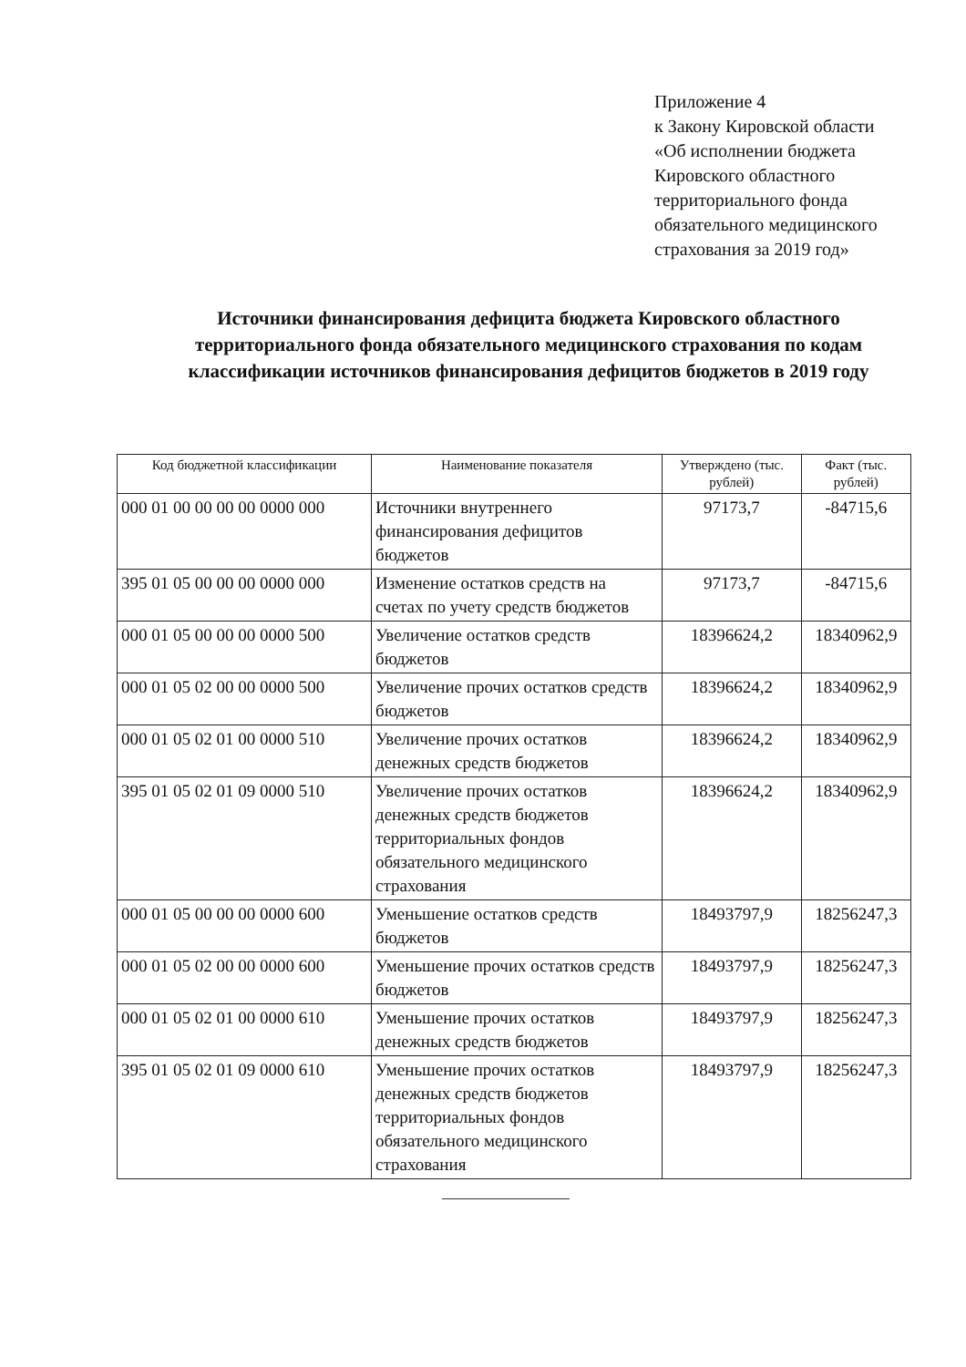Приложение 4
к Закону Кировской области
«Об исполнении бюджета
Кировского областного
территориального фонда
обязательного медицинского
страхования за 2019 год»
Источники финансирования дефицита бюджета Кировского областного территориального фонда обязательного медицинского страхования по кодам классификации источников финансирования дефицитов бюджетов в 2019 году
| Код бюджетной классификации | Наименование показателя | Утверждено (тыс. рублей) | Факт (тыс. рублей) |
| --- | --- | --- | --- |
| 000 01 00 00 00 00 0000 000 | Источники внутреннего финансирования дефицитов бюджетов | 97173,7 | -84715,6 |
| 395 01 05 00 00 00 0000 000 | Изменение остатков средств на счетах по учету средств бюджетов | 97173,7 | -84715,6 |
| 000 01 05 00 00 00 0000 500 | Увеличение остатков средств бюджетов | 18396624,2 | 18340962,9 |
| 000 01 05 02 00 00 0000 500 | Увеличение прочих остатков средств бюджетов | 18396624,2 | 18340962,9 |
| 000 01 05 02 01 00 0000 510 | Увеличение прочих остатков денежных средств бюджетов | 18396624,2 | 18340962,9 |
| 395 01 05 02 01 09 0000 510 | Увеличение прочих остатков денежных средств бюджетов территориальных фондов обязательного медицинского страхования | 18396624,2 | 18340962,9 |
| 000 01 05 00 00 00 0000 600 | Уменьшение остатков средств бюджетов | 18493797,9 | 18256247,3 |
| 000 01 05 02 00 00 0000 600 | Уменьшение прочих остатков средств бюджетов | 18493797,9 | 18256247,3 |
| 000 01 05 02 01 00 0000 610 | Уменьшение прочих остатков денежных средств бюджетов | 18493797,9 | 18256247,3 |
| 395 01 05 02 01 09 0000 610 | Уменьшение прочих остатков денежных средств бюджетов территориальных фондов обязательного медицинского страхования | 18493797,9 | 18256247,3 |